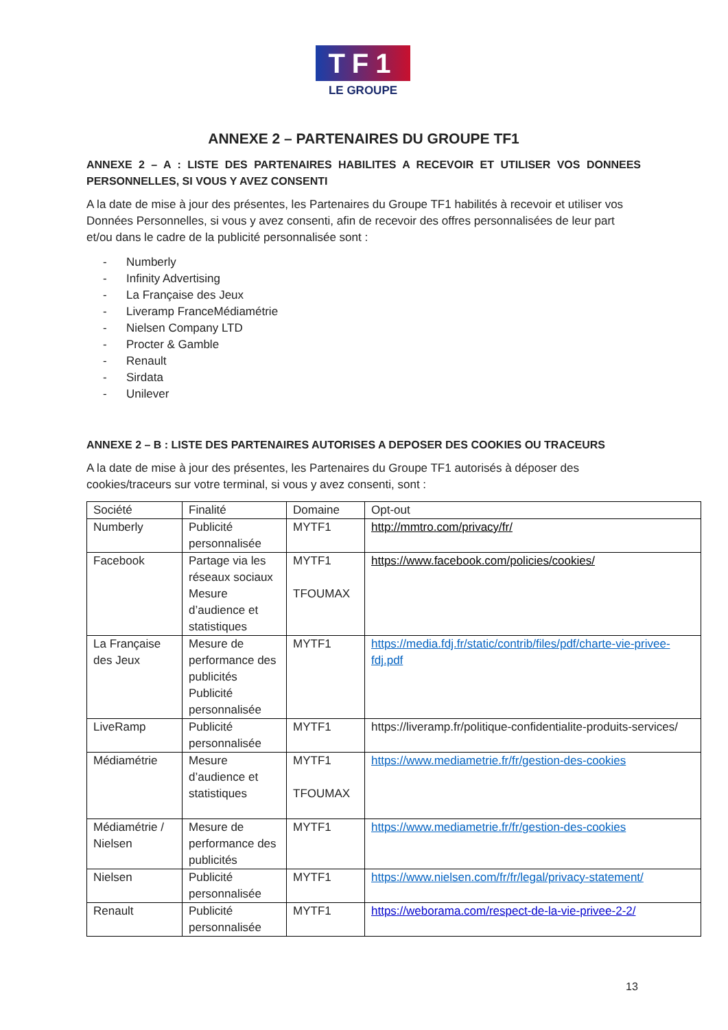TF1
LE GROUPE
ANNEXE 2 – PARTENAIRES DU GROUPE TF1
ANNEXE 2 – A : LISTE DES PARTENAIRES HABILITES A RECEVOIR ET UTILISER VOS DONNEES PERSONNELLES, SI VOUS Y AVEZ CONSENTI
A la date de mise à jour des présentes, les Partenaires du Groupe TF1 habilités à recevoir et utiliser vos Données Personnelles, si vous y avez consenti, afin de recevoir des offres personnalisées de leur part et/ou dans le cadre de la publicité personnalisée sont :
- Numberly
- Infinity Advertising
- La Française des Jeux
- Liveramp FranceMédiamétrie
- Nielsen Company LTD
- Procter & Gamble
- Renault
- Sirdata
- Unilever
ANNEXE 2 – B : LISTE DES PARTENAIRES AUTORISES A DEPOSER DES COOKIES OU TRACEURS
A la date de mise à jour des présentes, les Partenaires du Groupe TF1 autorisés à déposer des cookies/traceurs sur votre terminal, si vous y avez consenti, sont :
| Société | Finalité | Domaine | Opt-out |
| --- | --- | --- | --- |
| Numberly | Publicité personnalisée | MYTF1 | http://mmtro.com/privacy/fr/ |
| Facebook | Partage via les réseaux sociaux Mesure d’audience et statistiques | MYTF1 TFOUMAX | https://www.facebook.com/policies/cookies/ |
| La Française des Jeux | Mesure de performance des publicités Publicité personnalisée | MYTF1 | https://media.fdj.fr/static/contrib/files/pdf/charte-vie-privee-fdj.pdf |
| LiveRamp | Publicité personnalisée | MYTF1 | https://liveramp.fr/politique-confidentialite-produits-services/ |
| Médiamétrie | Mesure d’audience et statistiques | MYTF1 TFOUMAX | https://www.mediametrie.fr/fr/gestion-des-cookies |
| Médiamétrie / Nielsen | Mesure de performance des publicités | MYTF1 | https://www.mediametrie.fr/fr/gestion-des-cookies |
| Nielsen | Publicité personnalisée | MYTF1 | https://www.nielsen.com/fr/fr/legal/privacy-statement/ |
| Renault | Publicité personnalisée | MYTF1 | https://weborama.com/respect-de-la-vie-privee-2-2/ |
13